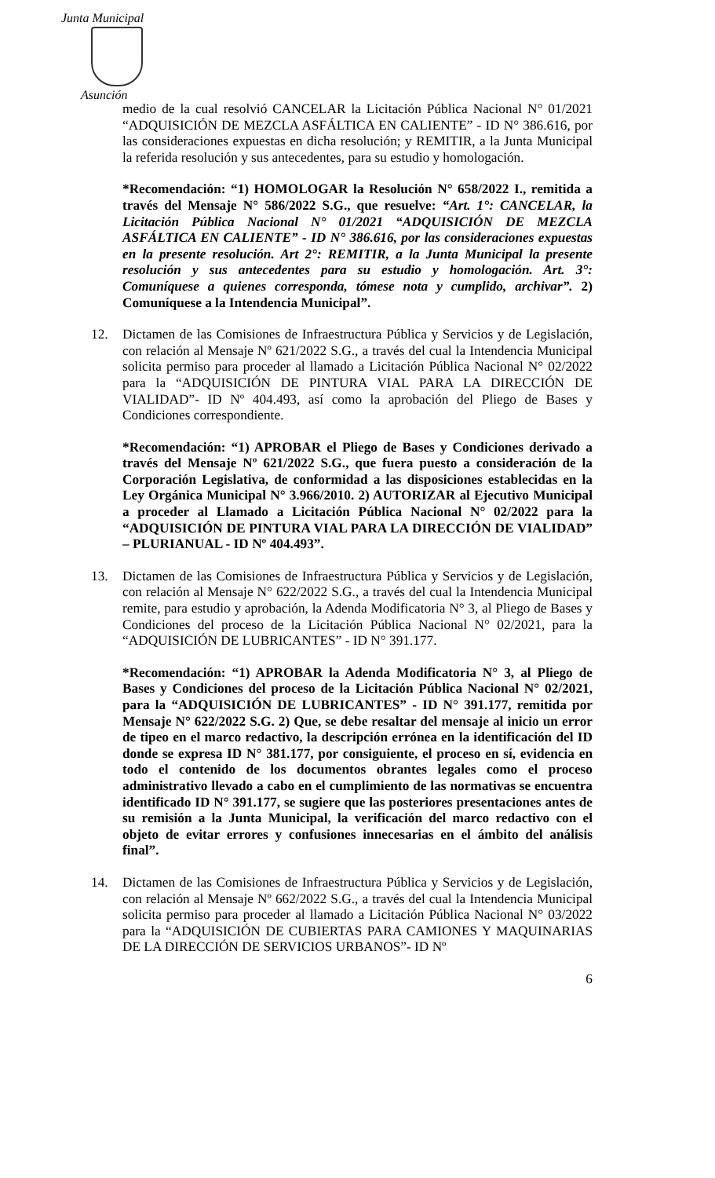Junta Municipal
Asunción
medio de la cual resolvió CANCELAR la Licitación Pública Nacional N° 01/2021 “ADQUISICIÓN DE MEZCLA ASFÁLTICA EN CALIENTE” - ID N° 386.616, por las consideraciones expuestas en dicha resolución; y REMITIR, a la Junta Municipal la referida resolución y sus antecedentes, para su estudio y homologación.
*Recomendación: “1) HOMOLOGAR la Resolución N° 658/2022 I., remitida a través del Mensaje N° 586/2022 S.G., que resuelve: “Art. 1°: CANCELAR, la Licitación Pública Nacional N° 01/2021 “ADQUISICIÓN DE MEZCLA ASFÁLTICA EN CALIENTE” - ID N° 386.616, por las consideraciones expuestas en la presente resolución. Art 2°: REMITIR, a la Junta Municipal la presente resolución y sus antecedentes para su estudio y homologación. Art. 3°: Comuníquese a quienes corresponda, tómese nota y cumplido, archivar”. 2) Comuníquese a la Intendencia Municipal”.
12. Dictamen de las Comisiones de Infraestructura Pública y Servicios y de Legislación, con relación al Mensaje Nº 621/2022 S.G., a través del cual la Intendencia Municipal solicita permiso para proceder al llamado a Licitación Pública Nacional N° 02/2022 para la “ADQUISICIÓN DE PINTURA VIAL PARA LA DIRECCIÓN DE VIALIDAD”- ID Nº 404.493, así como la aprobación del Pliego de Bases y Condiciones correspondiente.
*Recomendación: “1) APROBAR el Pliego de Bases y Condiciones derivado a través del Mensaje Nº 621/2022 S.G., que fuera puesto a consideración de la Corporación Legislativa, de conformidad a las disposiciones establecidas en la Ley Orgánica Municipal N° 3.966/2010. 2) AUTORIZAR al Ejecutivo Municipal a proceder al Llamado a Licitación Pública Nacional N° 02/2022 para la “ADQUISICIÓN DE PINTURA VIAL PARA LA DIRECCIÓN DE VIALIDAD” – PLURIANUAL - ID Nº 404.493”.
13. Dictamen de las Comisiones de Infraestructura Pública y Servicios y de Legislación, con relación al Mensaje N° 622/2022 S.G., a través del cual la Intendencia Municipal remite, para estudio y aprobación, la Adenda Modificatoria N° 3, al Pliego de Bases y Condiciones del proceso de la Licitación Pública Nacional N° 02/2021, para la “ADQUISICIÓN DE LUBRICANTES” - ID N° 391.177.
*Recomendación: “1) APROBAR la Adenda Modificatoria N° 3, al Pliego de Bases y Condiciones del proceso de la Licitación Pública Nacional N° 02/2021, para la “ADQUISICIÓN DE LUBRICANTES” - ID N° 391.177, remitida por Mensaje N° 622/2022 S.G. 2) Que, se debe resaltar del mensaje al inicio un error de tipeo en el marco redactivo, la descripción errónea en la identificación del ID donde se expresa ID N° 381.177, por consiguiente, el proceso en sí, evidencia en todo el contenido de los documentos obrantes legales como el proceso administrativo llevado a cabo en el cumplimiento de las normativas se encuentra identificado ID N° 391.177, se sugiere que las posteriores presentaciones antes de su remisión a la Junta Municipal, la verificación del marco redactivo con el objeto de evitar errores y confusiones innecesarias en el ámbito del análisis final”.
14. Dictamen de las Comisiones de Infraestructura Pública y Servicios y de Legislación, con relación al Mensaje Nº 662/2022 S.G., a través del cual la Intendencia Municipal solicita permiso para proceder al llamado a Licitación Pública Nacional N° 03/2022 para la “ADQUISICIÓN DE CUBIERTAS PARA CAMIONES Y MAQUINARIAS DE LA DIRECCIÓN DE SERVICIOS URBANOS”- ID Nº
6